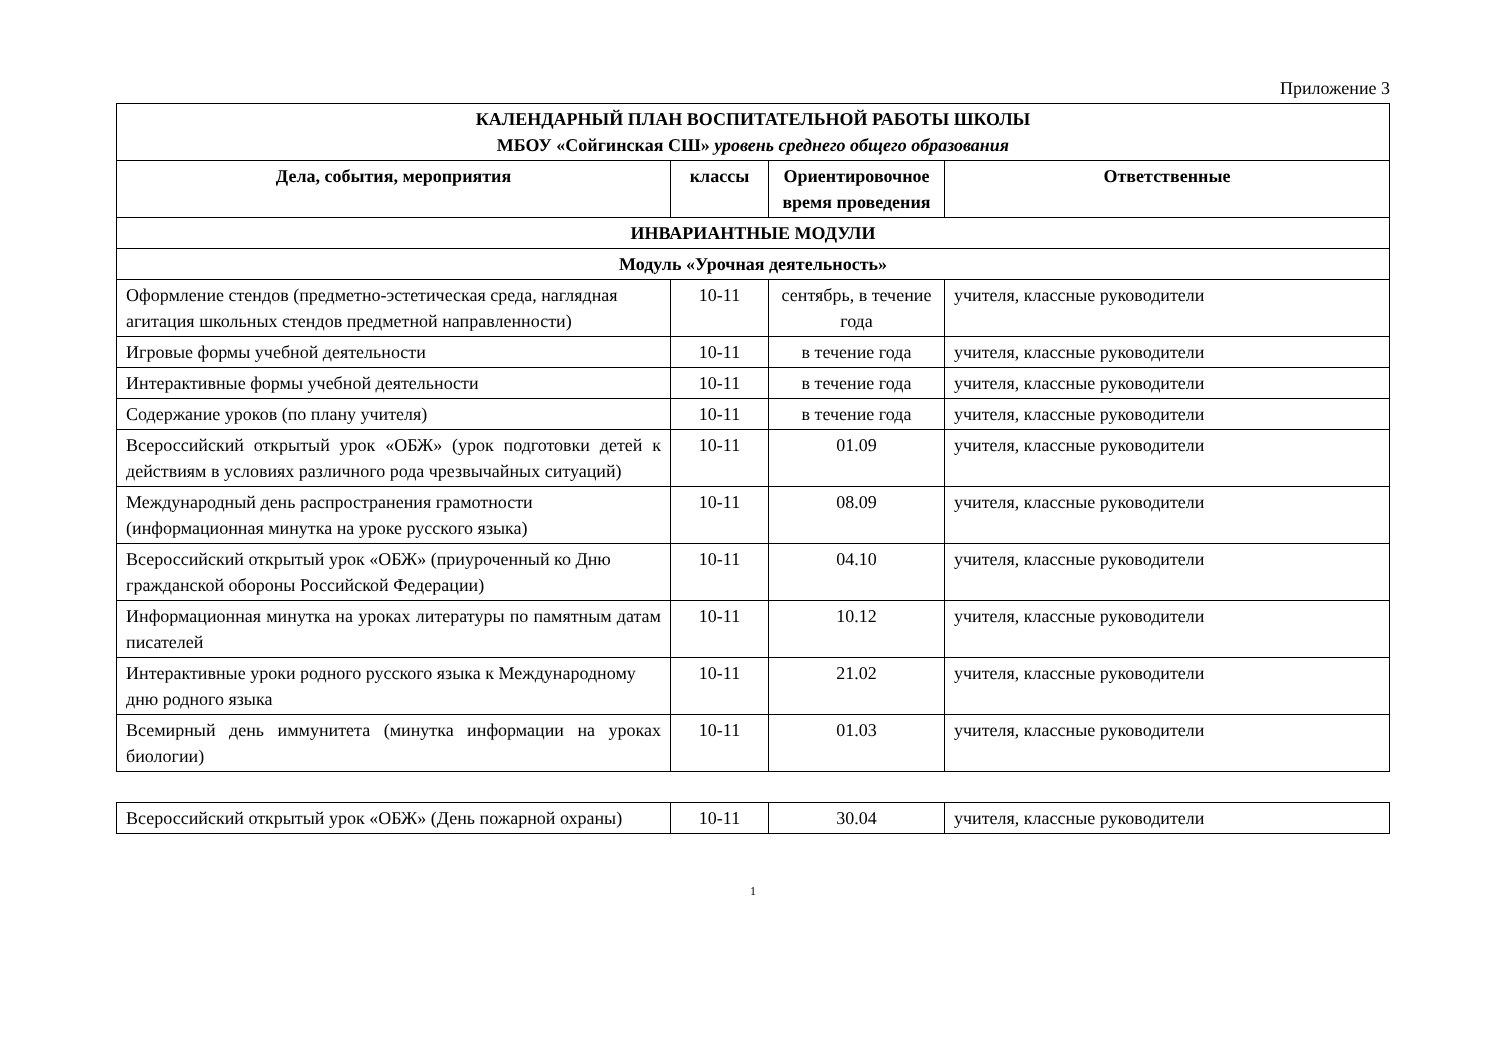Приложение 3
| КАЛЕНДАРНЫЙ ПЛАН ВОСПИТАТЕЛЬНОЙ РАБОТЫ ШКОЛЫ МБОУ «Сойгинская СШ» уровень среднего общего образования | | | |
| --- | --- | --- | --- |
| Дела, события, мероприятия | классы | Ориентировочное время проведения | Ответственные |
| ИНВАРИАНТНЫЕ МОДУЛИ | | | |
| Модуль «Урочная деятельность» | | | |
| Оформление стендов (предметно-эстетическая среда, наглядная агитация школьных стендов предметной направленности) | 10-11 | сентябрь, в течение года | учителя, классные руководители |
| Игровые формы учебной деятельности | 10-11 | в течение года | учителя, классные руководители |
| Интерактивные формы учебной деятельности | 10-11 | в течение года | учителя, классные руководители |
| Содержание уроков (по плану учителя) | 10-11 | в течение года | учителя, классные руководители |
| Всероссийский открытый урок «ОБЖ» (урок подготовки детей к действиям в условиях различного рода чрезвычайных ситуаций) | 10-11 | 01.09 | учителя, классные руководители |
| Международный день распространения грамотности (информационная минутка на уроке русского языка) | 10-11 | 08.09 | учителя, классные руководители |
| Всероссийский открытый урок «ОБЖ» (приуроченный ко Дню гражданской обороны Российской Федерации) | 10-11 | 04.10 | учителя, классные руководители |
| Информационная минутка на уроках литературы по памятным датам писателей | 10-11 | 10.12 | учителя, классные руководители |
| Интерактивные уроки родного русского языка к Международному дню родного языка | 10-11 | 21.02 | учителя, классные руководители |
| Всемирный день иммунитета (минутка информации на уроках биологии) | 10-11 | 01.03 | учителя, классные руководители |
| Всероссийский открытый урок «ОБЖ» (День пожарной охраны) | 10-11 | 30.04 | учителя, классные руководители |
1